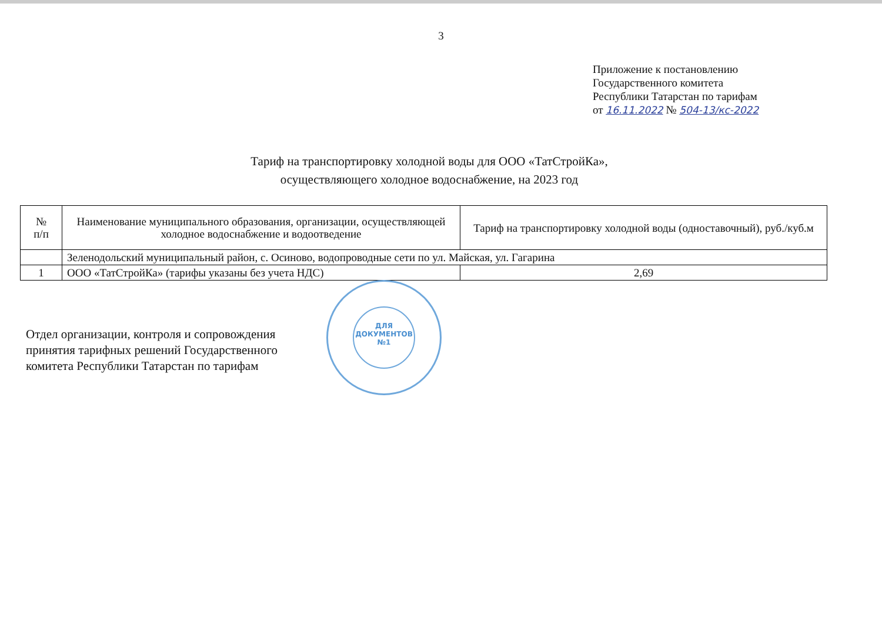3
Приложение к постановлению
Государственного комитета
Республики Татарстан по тарифам
от 16.11.2022 № 504-13/кс-2022
Тариф на транспортировку холодной воды для ООО «ТатСтройКа»,
осуществляющего холодное водоснабжение, на 2023 год
| № п/п | Наименование муниципального образования, организации, осуществляющей холодное водоснабжение и водоотведение | Тариф на транспортировку холодной воды (одноставочный), руб./куб.м |
| --- | --- | --- |
| | Зеленодольский муниципальный район, с. Осиново, водопроводные сети по ул. Майская, ул. Гагарина | |
| 1 | ООО «ТатСтройКа» (тарифы указаны без учета НДС) | 2,69 |
Отдел организации, контроля и сопровождения
принятия тарифных решений Государственного
комитета Республики Татарстан по тарифам
ДЛЯ
ДОКУМЕНТОВ
№1